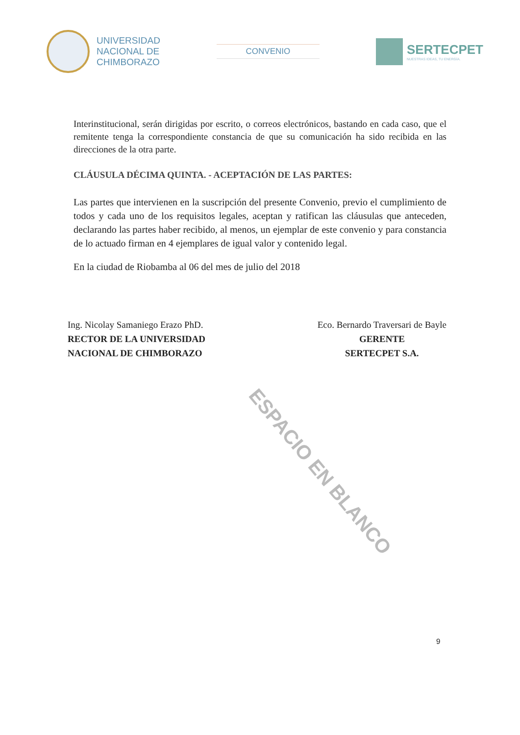UNIVERSIDAD
NACIONAL DE
CHIMBORAZO
CONVENIO
SERTECPET
NUESTRAS IDEAS, TU ENERGÍA.
Interinstitucional, serán dirigidas por escrito, o correos electrónicos, bastando en cada caso, que el remitente tenga la correspondiente constancia de que su comunicación ha sido recibida en las direcciones de la otra parte.
CLÁUSULA DÉCIMA QUINTA. - ACEPTACIÓN DE LAS PARTES:
Las partes que intervienen en la suscripción del presente Convenio, previo el cumplimiento de todos y cada uno de los requisitos legales, aceptan y ratifican las cláusulas que anteceden, declarando las partes haber recibido, al menos, un ejemplar de este convenio y para constancia de lo actuado firman en 4 ejemplares de igual valor y contenido legal.
En la ciudad de Riobamba al 06 del mes de julio del 2018
Ing. Nicolay Samaniego Erazo PhD.
RECTOR DE LA UNIVERSIDAD
NACIONAL DE CHIMBORAZO
Eco. Bernardo Traversari de Bayle
GERENTE
SERTECPET S.A.
ESPACIO EN BLANCO
9